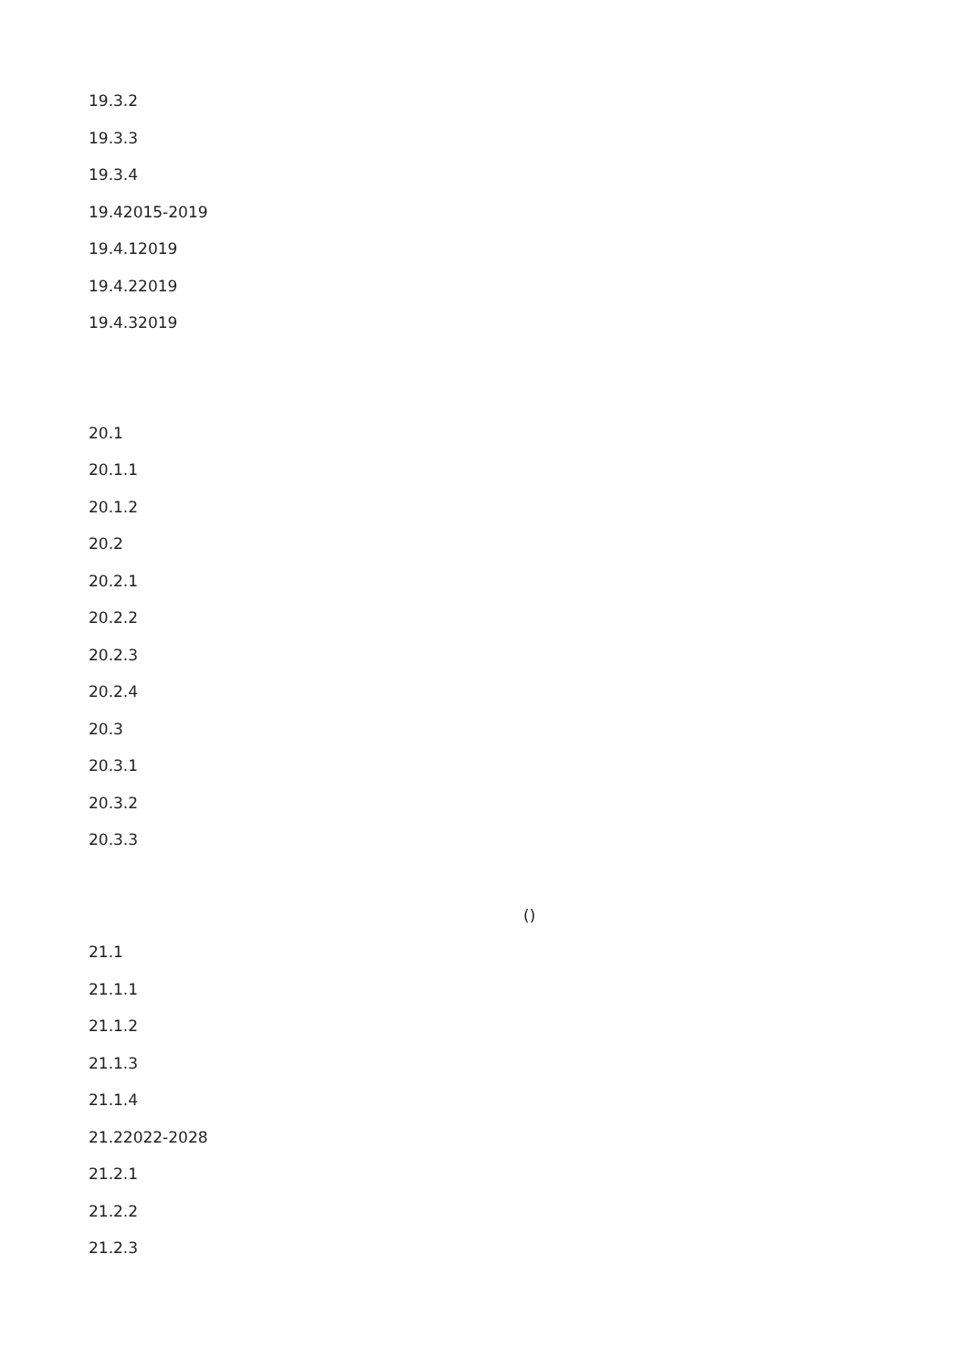19.3.2
19.3.3
19.3.4
19.42015-2019
19.4.12019
19.4.22019
19.4.32019
20.1
20.1.1
20.1.2
20.2
20.2.1
20.2.2
20.2.3
20.2.4
20.3
20.3.1
20.3.2
20.3.3
()
21.1
21.1.1
21.1.2
21.1.3
21.1.4
21.22022-2028
21.2.1
21.2.2
21.2.3